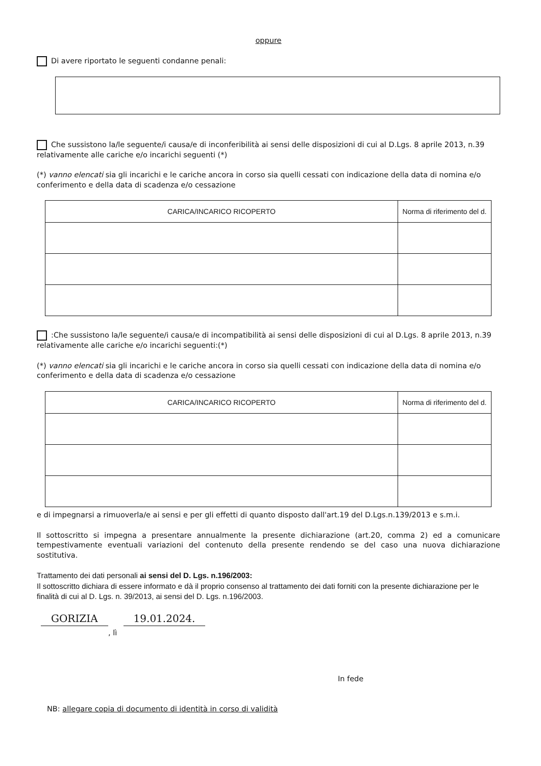oppure
Di avere riportato le seguenti condanne penali:
Che sussistono la/le seguente/i causa/e di inconferibilità ai sensi delle disposizioni di cui al D.Lgs. 8 aprile 2013, n.39 relativamente alle cariche e/o incarichi seguenti (*)
(*) vanno elencati sia gli incarichi e le cariche ancora in corso sia quelli cessati con indicazione della data di nomina e/o conferimento e della data di scadenza e/o cessazione
| CARICA/INCARICO RICOPERTO | Norma di riferimento del d. |
| --- | --- |
:Che sussistono la/le seguente/i causa/e di incompatibilità ai sensi delle disposizioni di cui al D.Lgs. 8 aprile 2013, n.39 relativamente alle cariche e/o incarichi seguenti:(*)
(*) vanno elencati sia gli incarichi e le cariche ancora in corso sia quelli cessati con indicazione della data di nomina e/o conferimento e della data di scadenza e/o cessazione
| CARICA/INCARICO RICOPERTO | Norma di riferimento del d. |
| --- | --- |
e di impegnarsi a rimuoverla/e ai sensi e per gli effetti di quanto disposto dall'art.19 del D.Lgs.n.139/2013 e s.m.i.
Il sottoscritto si impegna a presentare annualmente la presente dichiarazione (art.20, comma 2) ed a comunicare tempestivamente eventuali variazioni del contenuto della presente rendendo se del caso una nuova dichiarazione sostitutiva.
Trattamento dei dati personali ai sensi del D. Lgs. n.196/2003:
Il sottoscritto dichiara di essere informato e dà il proprio consenso al trattamento dei dati forniti con la presente dichiarazione per le finalità di cui al D. Lgs. n. 39/2013, ai sensi del D. Lgs. n.196/2003.
GORIZIA 19.01.2024.
, lì
In fede
NB: allegare copia di documento di identità in corso di validità